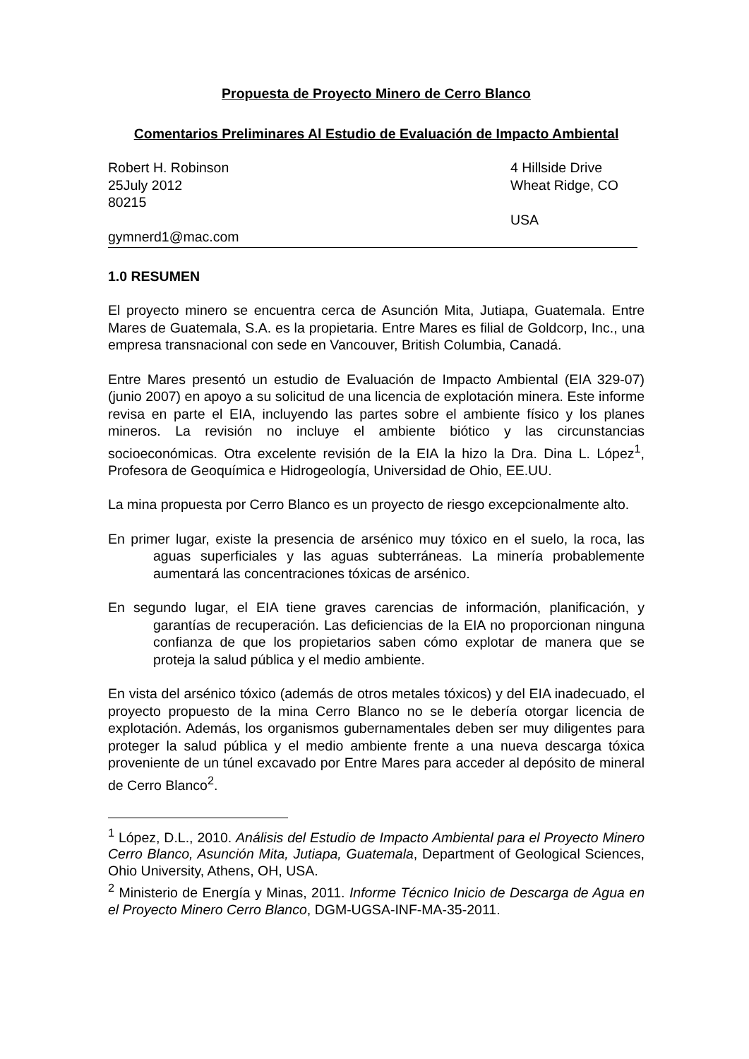Propuesta de Proyecto Minero de Cerro Blanco
Comentarios Preliminares Al Estudio de Evaluación de Impacto Ambiental
Robert H. Robinson
25July 2012
80215
gymnerd1@mac.com
4 Hillside Drive
Wheat Ridge, CO
USA
1.0 RESUMEN
El proyecto minero se encuentra cerca de Asunción Mita, Jutiapa, Guatemala. Entre Mares de Guatemala, S.A. es la propietaria. Entre Mares es filial de Goldcorp, Inc., una empresa transnacional con sede en Vancouver, British Columbia, Canadá.
Entre Mares presentó un estudio de Evaluación de Impacto Ambiental (EIA 329-07) (junio 2007) en apoyo a su solicitud de una licencia de explotación minera. Este informe revisa en parte el EIA, incluyendo las partes sobre el ambiente físico y los planes mineros. La revisión no incluye el ambiente biótico y las circunstancias socioeconómicas. Otra excelente revisión de la EIA la hizo la Dra. Dina L. López<sup>1</sup>, Profesora de Geoquímica e Hidrogeología, Universidad de Ohio, EE.UU.
La mina propuesta por Cerro Blanco es un proyecto de riesgo excepcionalmente alto.
En primer lugar, existe la presencia de arsénico muy tóxico en el suelo, la roca, las aguas superficiales y las aguas subterráneas. La minería probablemente aumentará las concentraciones tóxicas de arsénico.
En segundo lugar, el EIA tiene graves carencias de información, planificación, y garantías de recuperación. Las deficiencias de la EIA no proporcionan ninguna confianza de que los propietarios saben cómo explotar de manera que se proteja la salud pública y el medio ambiente.
En vista del arsénico tóxico (además de otros metales tóxicos) y del EIA inadecuado, el proyecto propuesto de la mina Cerro Blanco no se le debería otorgar licencia de explotación. Además, los organismos gubernamentales deben ser muy diligentes para proteger la salud pública y el medio ambiente frente a una nueva descarga tóxica proveniente de un túnel excavado por Entre Mares para acceder al depósito de mineral de Cerro Blanco<sup>2</sup>.
<sup>1</sup> López, D.L., 2010. Análisis del Estudio de Impacto Ambiental para el Proyecto Minero Cerro Blanco, Asunción Mita, Jutiapa, Guatemala, Department of Geological Sciences, Ohio University, Athens, OH, USA.
<sup>2</sup> Ministerio de Energía y Minas, 2011. Informe Técnico Inicio de Descarga de Agua en el Proyecto Minero Cerro Blanco, DGM-UGSA-INF-MA-35-2011.